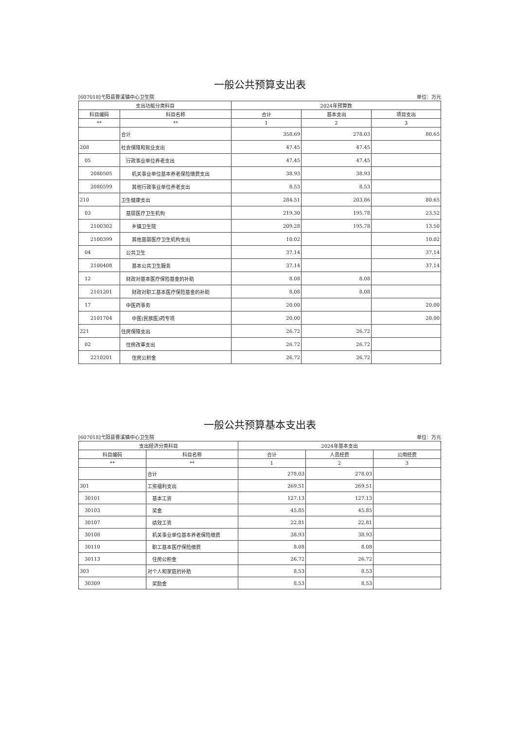一般公共预算支出表
[607018]弋阳县曹溪镇中心卫生院 单位：万元
| 支出功能分类科目 | | 2024年预算数 | | |
| --- | --- | --- | --- | --- |
| 科目编码 | 科目名称 | 合计 | 基本支出 | 项目支出 |
| ** | ** | 1 | 2 | 3 |
| | 合计 | 358.69 | 278.03 | 80.65 |
| 208 | 社会保障和就业支出 | 47.45 | 47.45 | |
| 05 | 行政事业单位养老支出 | 47.45 | 47.45 | |
| 2080505 | 机关事业单位基本养老保险缴费支出 | 38.93 | 38.93 | |
| 2080599 | 其他行政事业单位养老支出 | 8.53 | 8.53 | |
| 210 | 卫生健康支出 | 284.51 | 203.86 | 80.65 |
| 03 | 基层医疗卫生机构 | 219.30 | 195.78 | 23.52 |
| 2100302 | 乡镇卫生院 | 209.28 | 195.78 | 13.50 |
| 2100399 | 其他基层医疗卫生机构支出 | 10.02 | | 10.02 |
| 04 | 公共卫生 | 37.14 | | 37.14 |
| 2100408 | 基本公共卫生服务 | 37.14 | | 37.14 |
| 12 | 财政对基本医疗保险基金的补助 | 8.08 | 8.08 | |
| 2101201 | 财政对职工基本医疗保险基金的补助 | 8.08 | 8.08 | |
| 17 | 中医药事务 | 20.00 | | 20.00 |
| 2101704 | 中医(民族医)药专项 | 20.00 | | 20.00 |
| 221 | 住房保障支出 | 26.72 | 26.72 | |
| 02 | 住房改革支出 | 26.72 | 26.72 | |
| 2210201 | 住房公积金 | 26.72 | 26.72 | |
一般公共预算基本支出表
[607018]弋阳县曹溪镇中心卫生院 单位：万元
| 支出经济分类科目 | | 2024年基本支出 | | |
| --- | --- | --- | --- | --- |
| 科目编码 | 科目名称 | 合计 | 人员经费 | 公用经费 |
| ** | ** | 1 | 2 | 3 |
| | 合计 | 278.03 | 278.03 | |
| 301 | 工资福利支出 | 269.51 | 269.51 | |
| 30101 | 基本工资 | 127.13 | 127.13 | |
| 30103 | 奖金 | 45.85 | 45.85 | |
| 30107 | 绩效工资 | 22.81 | 22.81 | |
| 30108 | 机关事业单位基本养老保险缴费 | 38.93 | 38.93 | |
| 30110 | 职工基本医疗保险缴费 | 8.08 | 8.08 | |
| 30113 | 住房公积金 | 26.72 | 26.72 | |
| 303 | 对个人和家庭的补助 | 8.53 | 8.53 | |
| 30309 | 奖励金 | 8.53 | 8.53 | |